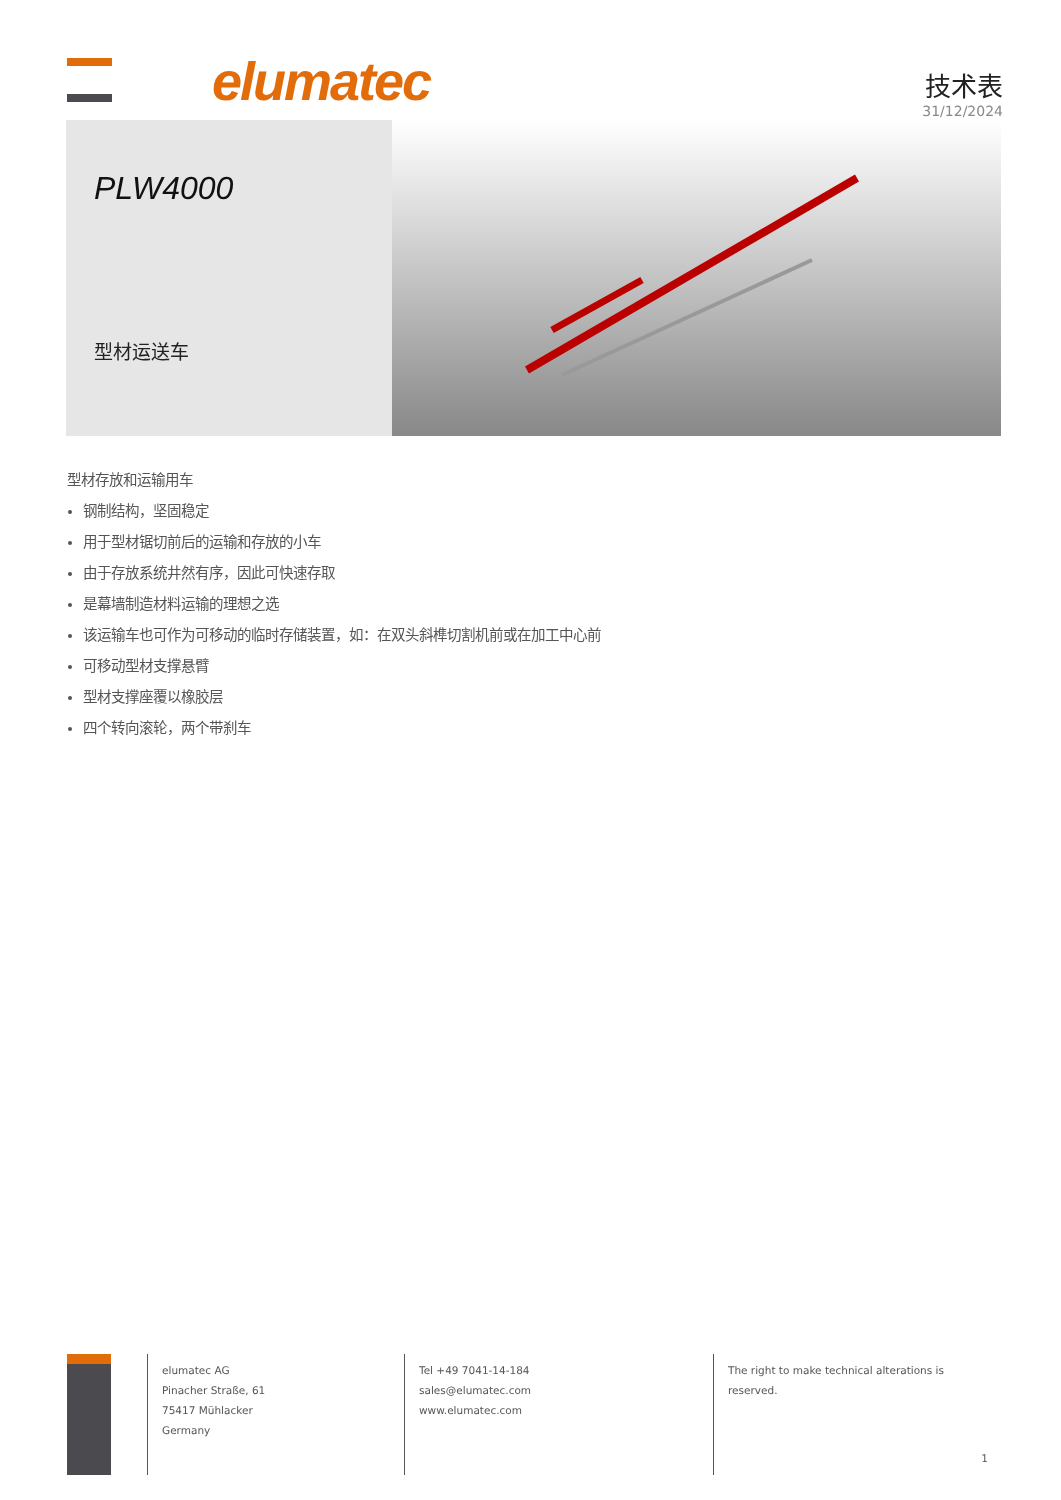elumatec
技术表
31/12/2024
PLW4000
型材运送车
型材存放和运输用车
钢制结构，坚固稳定
用于型材锯切前后的运输和存放的小车
由于存放系统井然有序，因此可快速存取
是幕墙制造材料运输的理想之选
该运输车也可作为可移动的临时存储装置，如：在双头斜榫切割机前或在加工中心前
可移动型材支撑悬臂
型材支撑座覆以橡胶层
四个转向滚轮，两个带刹车
elumatec AG
Pinacher Straße, 61
75417 Mühlacker
Germany
Tel +49 7041-14-184
sales@elumatec.com
www.elumatec.com
The right to make technical alterations is
reserved.
1